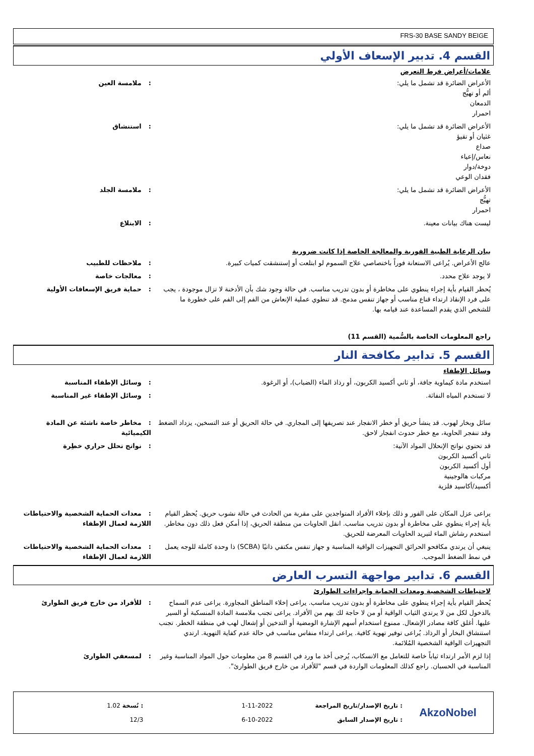FRS-30 BASE SANDY BEIGE
القسم 4. تدبير الإسعاف الأولي
علامات/أعراض فرط التعرض
الأعراض الضائرة قد تشمل ما يلي:
ألم أو تهيُّج
الدمعان
احمرار
: ملامسة العين
الأعراض الضائرة قد تشمل ما يلي:
غثيان أو تقيؤ
صداع
نعاس/إعياء
دوخة/دوار
فقدان الوعي
: استنشاق
الأعراض الضائرة قد تشمل ما يلي:
تهيُّج
احمرار
: ملامسة الجلد
ليست هناك بيانات معينة. : الابتلاع
بيان الرعاية الطبية الفورية والمعالجة الخاصة إذا كانت ضرورية
عالج الأعراض. يُراعى الاستعانة فوراً باختصاصي علاج السموم لو ابتلعت أو إستنشقت كميات كبيرة.
: ملاحظات للطبيب
لا يوجد علاج محدد. : معالجات خاصة
يُحظر القيام بأية إجراء ينطوي على مخاطرة أو بدون تدريب مناسب. في حالة وجود شك بأن الأدخنة لا تزال موجودة ، يجب على فرد الإنقاذ ارتداء قناع مناسب أو جهاز تنفس مدمج. قد تنطوي عملية الإنعاش من الفم إلى الفم على خطورة ما للشخص الذي يقدم المساعدة عند قيامه بها.
: حماية فريق الإسعافات الأولية
راجع المعلومات الخاصة بالسُّمية (القسم 11)
القسم 5. تدابير مكافحة النار
وسائل الإطفاء
استخدم مادة كيماوية جافة، أو ثاني أكسيد الكربون، أو رذاذ الماء (الضباب)، أو الرغوة. : وسائل الإطفاء المناسبة
لا تستخدم المياه النفاثة. : وسائل الإطفاء غير المناسبة
سائل وبخار لهوب. قد ينشأ حريق أو خطر الانفجار عند تصريفها إلى المجاري. في حالة الحريق أو عند التسخين، يزداد الضغط وقد تنفجر الحاوية، مع خطر حدوث انفجار لاحق.
: مخاطر خاصة ناشئة عن المادة الكيميائية
قد تحتوي نواتج الإنحلال المواد الآتية:
ثاني أكسيد الكربون
أول أكسيد الكربون
مركبات هالوجينية
أكسيد/أكاسيد فلزية
: نواتج تحلل حراري خطِرة
يراعى عزل المكان على الفور و ذلك بإخلاء الأفراد المتواجدين على مقربة من الحادث في حالة نشوب حريق. يُحظر القيام بأية إجراء ينطوي على مخاطرة أو بدون تدريب مناسب. انقل الحاويات من منطقة الحريق، إذا أمكن فعل ذلك دون مخاطر. استخدم رشاش الماء لتبريد الحاويات المعرضة للحريق.
: معدات الحماية الشخصية والاحتياطات اللازمة لعمال الإطفاء
ينبغي أن يرتدي مكافحو الحرائق التجهيزات الواقية المناسبة و جهاز تنفس مكتفي ذاتيًا (SCBA) ذا وحدة كاملة للوجه يعمل في نمط الضغط الموجب.
: معدات الحماية الشخصية والاحتياطات اللازمة لعمال الإطفاء
القسم 6. تدابير مواجهة التسرب العارض
لاحتياطات الشخصية ومعدات الحماية وإجراءات الطوارئ
يُحظر القيام بأية إجراء ينطوي على مخاطرة أو بدون تدريب مناسب. يراعى إخلاء المناطق المجاورة. يراعى عدم السماح بالدخول لكل من لا يرتدي الثياب الواقية أو من لا حاجة لك بهم من الأفراد. يراعى تجنب ملامسة المادة المنسكبة أو السير عليها. أغلق كافة مصادر الإشعال. ممنوع استخدام أسهم الإشارة الومضية أو التدخين أو إشعال لهب في منطقة الخطر. تجنب استنشاق البخار أو الرذاذ. يُراعى توفير تهوية كافية. يراعى ارتداء منفاس مناسب في حالة عدم كفاية التهوية. ارتدي التجهيزات الواقية الشخصية المُلائمة.
: للأفراد من خارج فريق الطوارئ
إذا لزم الأمر ارتداء ثياباً خاصة للتعامل مع الانسكاب، يُرجى أخذ ما ورد في القسم 8 من معلومات حول المواد المناسبة وغير المناسبة في الحسبان. راجع كذلك المعلومات الواردة في قسم "للأفراد من خارج فريق الطوارئ".
: لمسعفي الطوارئ
: تاريخ الإصدار/تاريخ المراجعة
1-11-2022
: نُسخة 1.02
: تاريخ الإصدار السابق
6-10-2022
12/3
AkzoNobel